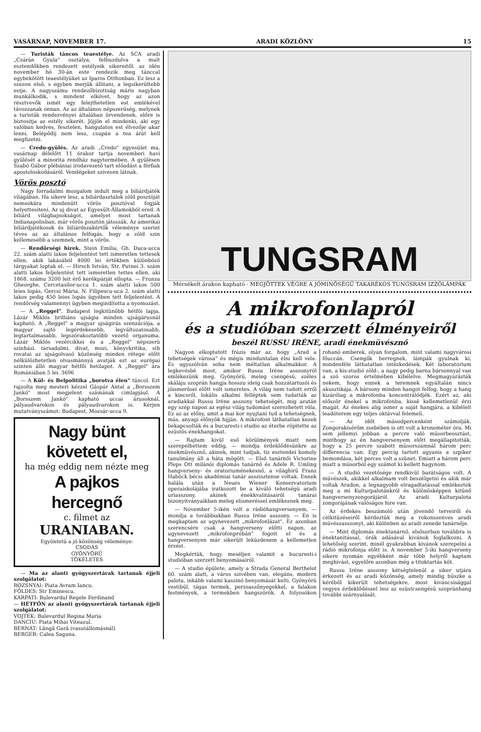VASÁRNAP, NOVEMBER 17. ARADI KÖZLÖNY 15
— Turisták táncos teaestélye. Az SCA aradi „Czárán Gyula" osztálya, felbuzdulva a mult esztendőkben rendezett estélyeik sikereitől, az idén november hó 30-án este rendezik meg tánccal egybekötött teaestélyüket az Iparos Otthonban. Ez lesz a szezon első, s egyben merjük állitani, a legsikerültebb estje. A nagyszámu rendezőbizottság máris nagyban munkálkodik, s mindent elkövet, hogy az azon résztvevők ismét egy felejthetetlen est emlékével távozzanak onnan. Az az általános népszerüség, melynek a turisták rendezvényei általában örvendenek, előre is biztositja az estély sikerét. Jöjjön el mindenki, aki egy valóban kedves, fesztelen, hangulatos est élvezője akar lenni. Belépődij nem lesz, csupán a tea árát kell megfizetni.
— Credo-gyülés. Az aradi „Credo" egyesület ma, vasárnap délelőtt 11 órakor tartja novemberi havi gyülését a minorita rendház nagytermében. A gyülésen Szabó Gábor plébániai irodavezető tart előadást a férfiak apostoloskodásáról. Vendégeket szivesen látnak.
Vörös posztó
Nagy forradalmi mozgalom indult meg a biliárdjáték világában. Ha sikere lesz, a biliárdasztalok zöld posztóját nemsokára mindenütt vörös posztóval fogják helyettesiteni. Az uj divat az Egyesült-Államokból ered. A biliárd világbajnokságot, amelyet most tartanak Indianapolisban, már vörös posztón játsszák. Az amerikai biliárdjátékosok és biliárdszakértők véleménye szerint téves az az általános felfogás, hogy a zöld szin kellemesebb a szemnek, mint a vörös.
— Rendőrségi hirek. Stein Emilia, Gh. Duca-ucca 22. szám alatti lakos feljelentést tett ismeretlen tettesek ellen, akik lakásából 4000 lei értékben különböző tárgyakat loptak el. — Hirsch István, Str. Putnei 3. szám alatti lakos feljelentést tett ismeretlen tettes ellen, aki 1868. számu 3200 leit érő kerékpárját ellopta. — Frunza Gheorghe, Cercetasilor-ucca 1. szám alatti lakos 500 leies lopás, Gercsi Mária, N. Filipescu-uca 2. szám alatti lakos pedig 450 leies lopás ügyében tett feljelentést. A rendőrség valamennyi ügyben megindította a nyomozást.
— A „Reggel", Budapest legkitünőbb hétfői lapja, Lázár Miklós brilliáns ujságia minden ujságárusnál kapható. A „Reggel" a magyar ujságirás szenzációja, a magyar sajtó legérdekesebb, legváltozatosabb, legtartalmasabb, legszórakoztatóbb vezető organuma. Lázár Miklós vezércikkei és a „Reggel" népszerü szinházi. társadalmi, divat, mozi, könyvkritika, stb rovatai az ujságolvasó közönség minden rétege előtt nélkülözhetetlen olvasmánnyá avatják ezt az európai szinten álló magyar hétfői hetilapot. A „Reggel" ára Romániában 5 lei. 3696
— A Kül- és Belpolitika „borotva élen" táncol. Ezt rajzolta meg mesteri kézzel Gáspár Antal a „Borsszem Jankó" most megjelent számának cimlapjául. A „Borsszem Jankó" kapható uccai árusoknál, pályaudvarokon és pályaudvarokon is. Kérjen mutatványszámot: Budapest, Mozsár-ucca 9.
Nagy bünt követett el,
ha még eddig nem nézte meg
A pajkos hercegnő
c. filmet az
URANIABAN.
Egyöntetü a jó közönség véleménye:
CSODÁS
GYÖNYÖRÜ
TÖKÉLETES
— Ma az alanti gyógyszertárak tartanak éjjeli szolgálatot:
ROZSNYAI: Piata Avram Iancu.
FÖLDES: Str Eminescu.
KÁRPÁTI: Bulevardul Regele Ferdinand
— HÉTFŐN az alanti gyógyszertárak tartanak éjjeli szolgálatot:
VOJTEK: Bulevardul Regina Maria
DANCIU: Piata Mihai Viteazul.
BERNÁT: Lângă Gară (vasutállomásnál)
BERGER: Calea Saguna.
TUNGSRAM
Mérsékelt árakon kapható · MEGJÖTTEK VÉGRE A JÓMINŐSÉGŰ TAKARÉKOS TUNGSRAM IZZÓLÁMPÁK
A mikrofonlapról
és a studióban szerzett élményeiről
beszél RUSSU IRÉNE, aradi énekmüvésznő
Nagyon elkoptatott frázis már az, hogy „Arad a tehetségek városa" és mégis minduntalan élni kell vele. És ugyszólván soha nem méltatlan alkalmakkor. A legkevésbé most, amikor Russu Iréne asszonyról emlékezünk meg. Gyönyörü, meleg csengésü, széles skáláju szoprán hangja hosszu ideig csak hozzátartozói és jóismerősei előtt volt ismeretes. A világ nem tudott erről a kincsről, lokális alkalmi felléptek sem tudatták az aradiakkal Russu Iréne asszony tehetségét, mig azután egy szép napon az egész világ tudomást szerezhetett róla. Ez az az előny, amit a mai kor nyujtani tud a tehetségnek, más, anyagi előnyök hijján. A mikrofont láthatatlan kezek bekapcsolták és a bucuresti-i studio az éterbe röpitette az ezüstös énekhangokat.
— Rajtam kivül eső körülmények miatt nem szerepelhettem eddig, — mondja érdeklődésünkre az énekmüvésznő, akinek, mint tudjuk, tiz esztendei komoly tanulmány áll a háta mögött. — Első tanárnői Victorine Pleps Ott milánói diplomás tanárnő és Adele R. Umling hangverseny- és oratoriuménekesnő, a világhirü Franz Haböck bécsi akadémiai tanár asszisztense voltak. Ennek halála után a Neues Wiener Konservatorium operaiskolájába iratkozott be a kiváló tehetségü aradi uriasszony, akinek énekkvalitásairól tanárai bizonyitványaikban meleg elismeréssel emlékeznek meg.
— November 5-ikén volt a rádióhangversenyem, — mondja a továbbiakban Russu Iréne asszony. — Én is megkaptam az ugynevezett „mikrofonlázat". Ez azonban szerencsére csak a hangverseny előtti napon, az ugynevezett „mikrofonpróbán" fogott el és a hangversenyen már sikerült leküzdenem a kellemetlen érzést.
Megkértük, hogy meséljen valamit a bucuresti-i studióban szerzett benyomásairól.
— A studio épülete, amely a Strada General Berthelot 60. szám alatt, a város szivében van, elegáns, modern palota, inkább valami kaszinó benyomását kelti. Gyönyörü vestibül, tágas termek, perzsaszőnyegekkel, a falakon festmények, a termekben hangszórók. A folyosókon rohanó emberek, olyan forgalom, mint valami nagyvárosi főuccán. Csengők berregnek, lámpák gyulnak ki, mindenféle láthatatlan intézkedések. Két laboratorium van, a kis-studió zöld-, a nagy pedig barna bársonnyal van a szó szoros értelmében kibélelve. Megmagyarázták nekem, hogy ennek a teremnek egyáltalán nincs akusztikája. A bársony minden hangot felfog, hogy a hang kizárólag a mikrofonba koncentrálódjék. Ezért az, aki először énekel a mikrofonba, kissé kellemetlenül érzi magát. Az énekes alig ismer a saját hangjára, a kibélelt leadóterem egy teljes oktávval felemeli.
— Az időt másodpercenként számolják. Zongorakisérőm zsebében is ott volt a kronométer óra. Mi sem jellemzi jobban a percre való müsorbeosztást, minthogy az én hangversenyem előtt megállapitották, hogy a 25 percre szabott müsorszámnál három perc differencia van. Egy percig tartott ugyanis a szpiker bemondása, két perces volt a szünet. Emiatt a három perc miatt a müsorból egy számot ki kellett hagynom.
— A studió vezetősége rendkivül barátságos volt. A müvészek, akikkel alkalmam volt beszélgetni és akik már voltak Aradon, a legnagyobb elragadtatással emlékeztek meg a mi Kulturpalotánkról és különösképpen kitünő hangversenyzongorájáról. Az aradi Kulturpalota zongorájának valóságos hire van.
Az érdekes beszámoló után jövendő terveiről és célkitüzéseiről kérdeztük meg a rokonszenves aradi müvészasszonyt, aki különben az aradi zenede tanárnője.
— Mint diplomás énektanárnő, elsősorban továbbra is énektanitással, órák adásával kivánok foglalkozni. A lehetőség szerint, minél gyakrabban kivánok szerepelni a rádió mikrofonja előtt is. A november 5-iki hangverseny sikere nyomán egyébként már több helyről kaptam meghivást, egyelőre azonban még a titoktartás köt.
Russu Iréne asszony kétségtelenül a siker utjára érkezett és az aradi közönség, amely mindig büszke a kéréből kikerült tehetségekre, most kiváncsisággal vegyes érdeklődéssel lesi az ezüstcsengésü szopránhang további szárnyalását.